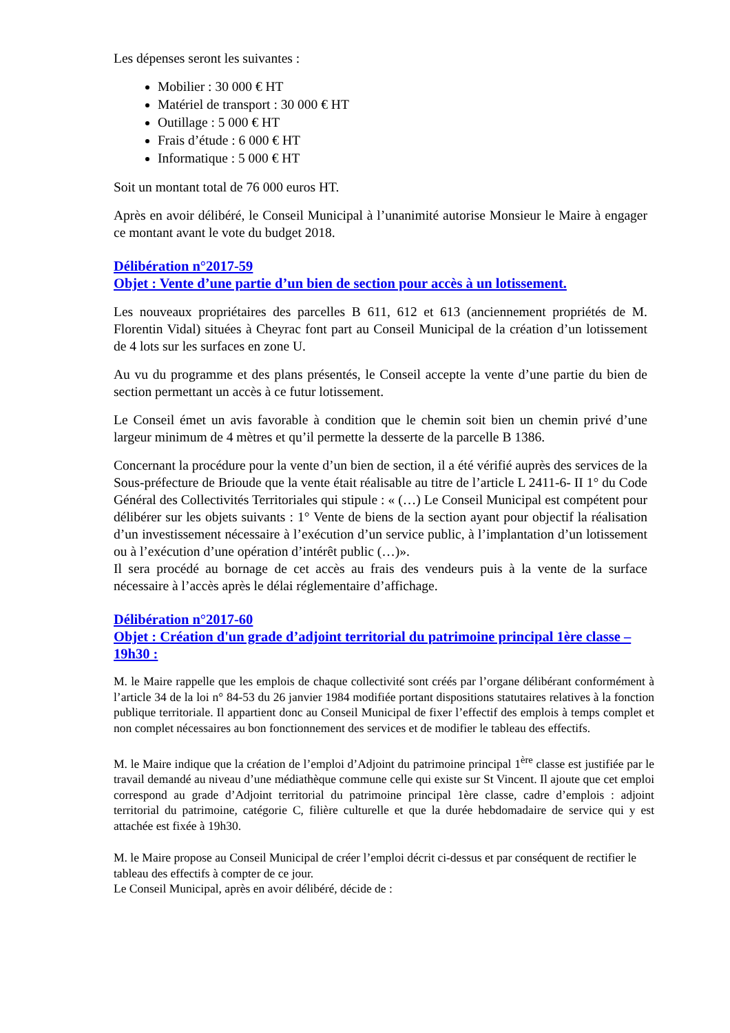Les dépenses seront les suivantes :
Mobilier : 30 000 € HT
Matériel de transport : 30 000 € HT
Outillage : 5 000 € HT
Frais d’étude : 6 000 € HT
Informatique : 5 000 € HT
Soit un montant total de 76 000 euros HT.
Après en avoir délibéré, le Conseil Municipal à l’unanimité autorise Monsieur le Maire à engager ce montant avant le vote du budget 2018.
Délibération n°2017-59
Objet : Vente d’une partie d’un bien de section pour accès à un lotissement.
Les nouveaux propriétaires des parcelles B 611, 612 et 613 (anciennement propriétés de M. Florentin Vidal) situées à Cheyrac font part au Conseil Municipal de la création d’un lotissement de 4 lots sur les surfaces en zone U.
Au vu du programme et des plans présentés, le Conseil accepte la vente d’une partie du bien de section permettant un accès à ce futur lotissement.
Le Conseil émet un avis favorable à condition que le chemin soit bien un chemin privé d’une largeur minimum de 4 mètres et qu’il permette la desserte de la parcelle B 1386.
Concernant la procédure pour la vente d’un bien de section, il a été vérifié auprès des services de la Sous-préfecture de Brioude que la vente était réalisable au titre de l’article L 2411-6- II 1° du Code Général des Collectivités Territoriales qui stipule : « (…) Le Conseil Municipal est compétent pour délibérer sur les objets suivants : 1° Vente de biens de la section ayant pour objectif la réalisation d’un investissement nécessaire à l’exécution d’un service public, à l’implantation d’un lotissement ou à l’exécution d’une opération d’intérêt public (…)».
Il sera procédé au bornage de cet accès au frais des vendeurs puis à la vente de la surface nécessaire à l’accès après le délai réglementaire d’affichage.
Délibération n°2017-60
Objet : Création d'un grade d’adjoint territorial du patrimoine principal 1ère classe – 19h30 :
M. le Maire rappelle que les emplois de chaque collectivité sont créés par l’organe délibérant conformément à l’article 34 de la loi n° 84-53 du 26 janvier 1984 modifiée portant dispositions statutaires relatives à la fonction publique territoriale. Il appartient donc au Conseil Municipal de fixer l’effectif des emplois à temps complet et non complet nécessaires au bon fonctionnement des services et de modifier le tableau des effectifs.
M. le Maire indique que la création de l’emploi d’Adjoint du patrimoine principal 1<sup>ère</sup> classe est justifiée par le travail demandé au niveau d’une médiathèque commune celle qui existe sur St Vincent. Il ajoute que cet emploi correspond au grade d’Adjoint territorial du patrimoine principal 1ère classe, cadre d’emplois : adjoint territorial du patrimoine, catégorie C, filière culturelle et que la durée hebdomadaire de service qui y est attachée est fixée à 19h30.
M. le Maire propose au Conseil Municipal de créer l’emploi décrit ci-dessus et par conséquent de rectifier le tableau des effectifs à compter de ce jour.
Le Conseil Municipal, après en avoir délibéré, décide de :